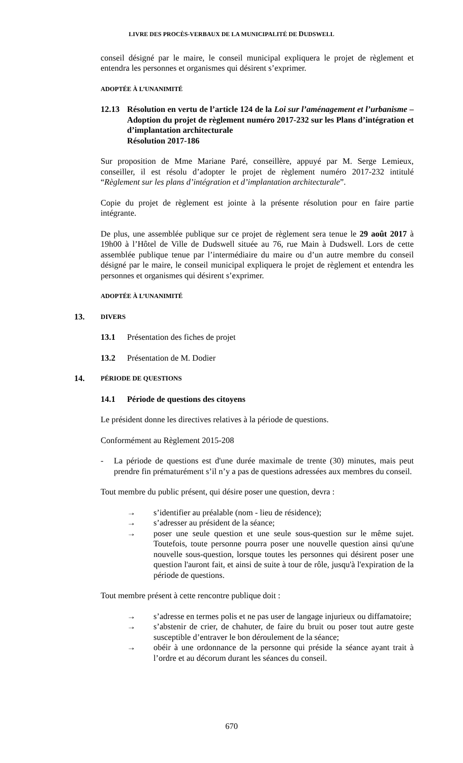LIVRE DES PROCÈS-VERBAUX DE LA MUNICIPALITÉ DE DUDSWELL
conseil désigné par le maire, le conseil municipal expliquera le projet de règlement et entendra les personnes et organismes qui désirent s’exprimer.
ADOPTÉE À L’UNANIMITÉ
12.13 Résolution en vertu de l’article 124 de la Loi sur l’aménagement et l’urbanisme – Adoption du projet de règlement numéro 2017-232 sur les Plans d’intégration et d’implantation architecturale
Résolution 2017-186
Sur proposition de Mme Mariane Paré, conseillère, appuyé par M. Serge Lemieux, conseiller, il est résolu d’adopter le projet de règlement numéro 2017-232 intitulé “Règlement sur les plans d’intégration et d’implantation architecturale”.
Copie du projet de règlement est jointe à la présente résolution pour en faire partie intégrante.
De plus, une assemblée publique sur ce projet de règlement sera tenue le 29 août 2017 à 19h00 à l’Hôtel de Ville de Dudswell située au 76, rue Main à Dudswell. Lors de cette assemblée publique tenue par l’intermédiaire du maire ou d’un autre membre du conseil désigné par le maire, le conseil municipal expliquera le projet de règlement et entendra les personnes et organismes qui désirent s’exprimer.
ADOPTÉE À L’UNANIMITÉ
13. DIVERS
13.1 Présentation des fiches de projet
13.2 Présentation de M. Dodier
14. PÉRIODE DE QUESTIONS
14.1 Période de questions des citoyens
Le président donne les directives relatives à la période de questions.
Conformément au Règlement 2015-208
- La période de questions est d'une durée maximale de trente (30) minutes, mais peut prendre fin prématurément s’il n’y a pas de questions adressées aux membres du conseil.
Tout membre du public présent, qui désire poser une question, devra :
→ s’identifier au préalable (nom - lieu de résidence);
→ s’adresser au président de la séance;
→ poser une seule question et une seule sous-question sur le même sujet. Toutefois, toute personne pourra poser une nouvelle question ainsi qu'une nouvelle sous-question, lorsque toutes les personnes qui désirent poser une question l'auront fait, et ainsi de suite à tour de rôle, jusqu'à l'expiration de la période de questions.
Tout membre présent à cette rencontre publique doit :
→ s’adresse en termes polis et ne pas user de langage injurieux ou diffamatoire;
→ s’abstenir de crier, de chahuter, de faire du bruit ou poser tout autre geste susceptible d’entraver le bon déroulement de la séance;
→ obéir à une ordonnance de la personne qui préside la séance ayant trait à l’ordre et au décorum durant les séances du conseil.
670